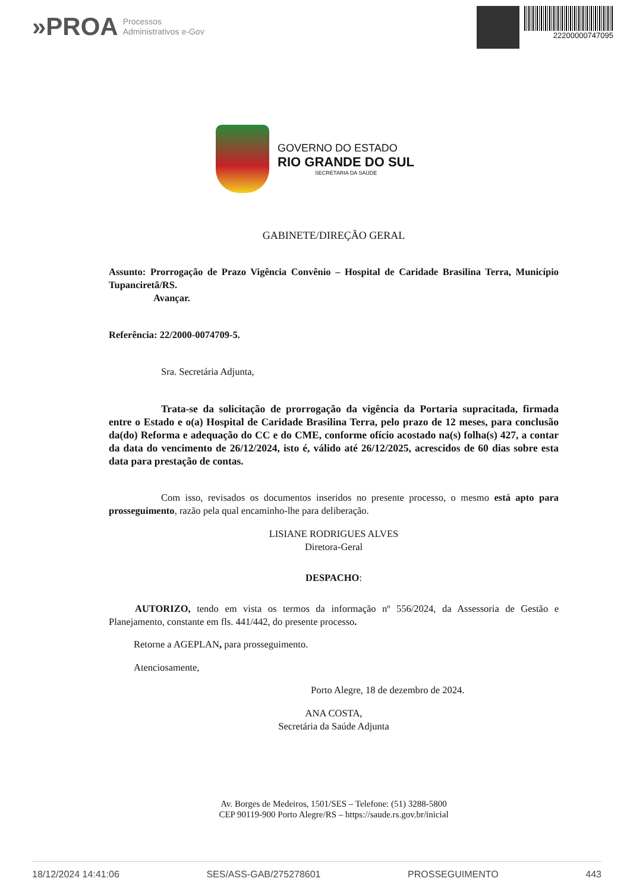»PROA Processos
Administrativos e-Gov
22200000747095
GOVERNO DO ESTADO
RIO GRANDE DO SUL
SECRETARIA DA SAÚDE
GABINETE/DIREÇÃO GERAL
Assunto: Prorrogação de Prazo Vigência Convênio – Hospital de Caridade Brasilina Terra, Município Tupanciretã/RS.
Avançar.
Referência: 22/2000-0074709-5.
Sra. Secretária Adjunta,
Trata-se da solicitação de prorrogação da vigência da Portaria supracitada, firmada entre o Estado e o(a) Hospital de Caridade Brasilina Terra, pelo prazo de 12 meses, para conclusão da(do) Reforma e adequação do CC e do CME, conforme ofício acostado na(s) folha(s) 427, a contar da data do vencimento de 26/12/2024, isto é, válido até 26/12/2025, acrescidos de 60 dias sobre esta data para prestação de contas.
Com isso, revisados os documentos inseridos no presente processo, o mesmo está apto para prosseguimento, razão pela qual encaminho-lhe para deliberação.
LISIANE RODRIGUES ALVES
Diretora-Geral
DESPACHO:
AUTORIZO, tendo em vista os termos da informação nº 556/2024, da Assessoria de Gestão e Planejamento, constante em fls. 441/442, do presente processo.
Retorne a AGEPLAN, para prosseguimento.
Atenciosamente,
Porto Alegre, 18 de dezembro de 2024.
ANA COSTA,
Secretária da Saúde Adjunta
Av. Borges de Medeiros, 1501/SES – Telefone: (51) 3288-5800
CEP 90119-900 Porto Alegre/RS – https://saude.rs.gov.br/inicial
18/12/2024 14:41:06 SES/ASS-GAB/275278601 PROSSEGUIMENTO 443